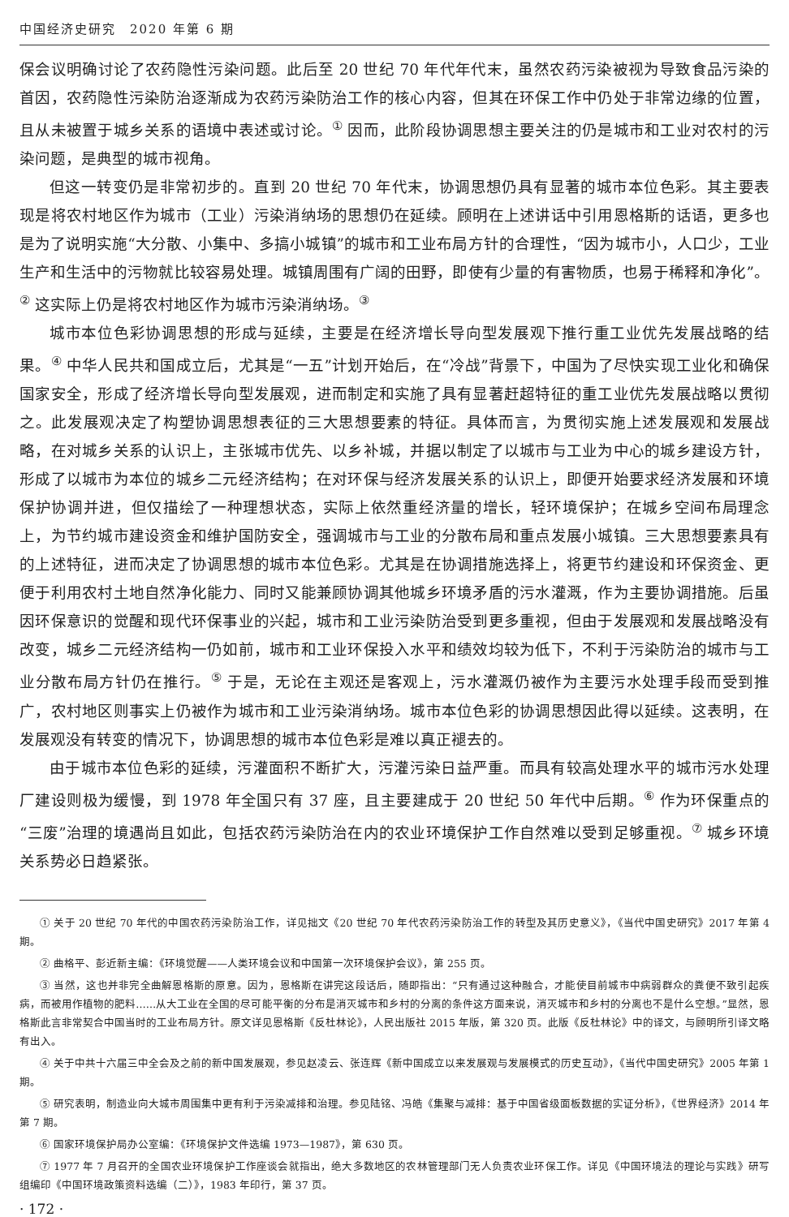中国经济史研究　2020 年第 6 期
保会议明确讨论了农药隐性污染问题。此后至 20 世纪 70 年代年代末，虽然农药污染被视为导致食品污染的首因，农药隐性污染防治逐渐成为农药污染防治工作的核心内容，但其在环保工作中仍处于非常边缘的位置，且从未被置于城乡关系的语境中表述或讨论。<sup>①</sup> 因而，此阶段协调思想主要关注的仍是城市和工业对农村的污染问题，是典型的城市视角。
但这一转变仍是非常初步的。直到 20 世纪 70 年代末，协调思想仍具有显著的城市本位色彩。其主要表现是将农村地区作为城市（工业）污染消纳场的思想仍在延续。顾明在上述讲话中引用恩格斯的话语，更多也是为了说明实施“大分散、小集中、多搞小城镇”的城市和工业布局方针的合理性，“因为城市小，人口少，工业生产和生活中的污物就比较容易处理。城镇周围有广阔的田野，即使有少量的有害物质，也易于稀释和净化”。<sup>②</sup> 这实际上仍是将农村地区作为城市污染消纳场。<sup>③</sup>
城市本位色彩协调思想的形成与延续，主要是在经济增长导向型发展观下推行重工业优先发展战略的结果。<sup>④</sup> 中华人民共和国成立后，尤其是“一五”计划开始后，在“冷战”背景下，中国为了尽快实现工业化和确保国家安全，形成了经济增长导向型发展观，进而制定和实施了具有显著赶超特征的重工业优先发展战略以贯彻之。此发展观决定了构塑协调思想表征的三大思想要素的特征。具体而言，为贯彻实施上述发展观和发展战略，在对城乡关系的认识上，主张城市优先、以乡补城，并据以制定了以城市与工业为中心的城乡建设方针，形成了以城市为本位的城乡二元经济结构；在对环保与经济发展关系的认识上，即便开始要求经济发展和环境保护协调并进，但仅描绘了一种理想状态，实际上依然重经济量的增长，轻环境保护；在城乡空间布局理念上，为节约城市建设资金和维护国防安全，强调城市与工业的分散布局和重点发展小城镇。三大思想要素具有的上述特征，进而决定了协调思想的城市本位色彩。尤其是在协调措施选择上，将更节约建设和环保资金、更便于利用农村土地自然净化能力、同时又能兼顾协调其他城乡环境矛盾的污水灌溉，作为主要协调措施。后虽因环保意识的觉醒和现代环保事业的兴起，城市和工业污染防治受到更多重视，但由于发展观和发展战略没有改变，城乡二元经济结构一仍如前，城市和工业环保投入水平和绩效均较为低下，不利于污染防治的城市与工业分散布局方针仍在推行。<sup>⑤</sup> 于是，无论在主观还是客观上，污水灌溉仍被作为主要污水处理手段而受到推广，农村地区则事实上仍被作为城市和工业污染消纳场。城市本位色彩的协调思想因此得以延续。这表明，在发展观没有转变的情况下，协调思想的城市本位色彩是难以真正褪去的。
由于城市本位色彩的延续，污灌面积不断扩大，污灌污染日益严重。而具有较高处理水平的城市污水处理厂建设则极为缓慢，到 1978 年全国只有 37 座，且主要建成于 20 世纪 50 年代中后期。<sup>⑥</sup> 作为环保重点的“三废”治理的境遇尚且如此，包括农药污染防治在内的农业环境保护工作自然难以受到足够重视。<sup>⑦</sup> 城乡环境关系势必日趋紧张。
① 关于 20 世纪 70 年代的中国农药污染防治工作，详见拙文《20 世纪 70 年代农药污染防治工作的转型及其历史意义》，《当代中国史研究》2017 年第 4 期。
② 曲格平、彭近新主编：《环境觉醒——人类环境会议和中国第一次环境保护会议》，第 255 页。
③ 当然，这也并非完全曲解恩格斯的原意。因为，恩格斯在讲完这段话后，随即指出：“只有通过这种融合，才能使目前城市中病弱群众的粪便不致引起疾病，而被用作植物的肥料……从大工业在全国的尽可能平衡的分布是消灭城市和乡村的分离的条件这方面来说，消灭城市和乡村的分离也不是什么空想。”显然，恩格斯此言非常契合中国当时的工业布局方针。原文详见恩格斯《反杜林论》，人民出版社 2015 年版，第 320 页。此版《反杜林论》中的译文，与顾明所引译文略有出入。
④ 关于中共十六届三中全会及之前的新中国发展观，参见赵凌云、张连辉《新中国成立以来发展观与发展模式的历史互动》，《当代中国史研究》2005 年第 1 期。
⑤ 研究表明，制造业向大城市周围集中更有利于污染减排和治理。参见陆铭、冯皓《集聚与减排：基于中国省级面板数据的实证分析》，《世界经济》2014 年第 7 期。
⑥ 国家环境保护局办公室编：《环境保护文件选编 1973—1987》，第 630 页。
⑦ 1977 年 7 月召开的全国农业环境保护工作座谈会就指出，绝大多数地区的农林管理部门无人负责农业环保工作。详见《中国环境法的理论与实践》研写组编印《中国环境政策资料选编（二）》，1983 年印行，第 37 页。
· 172 ·